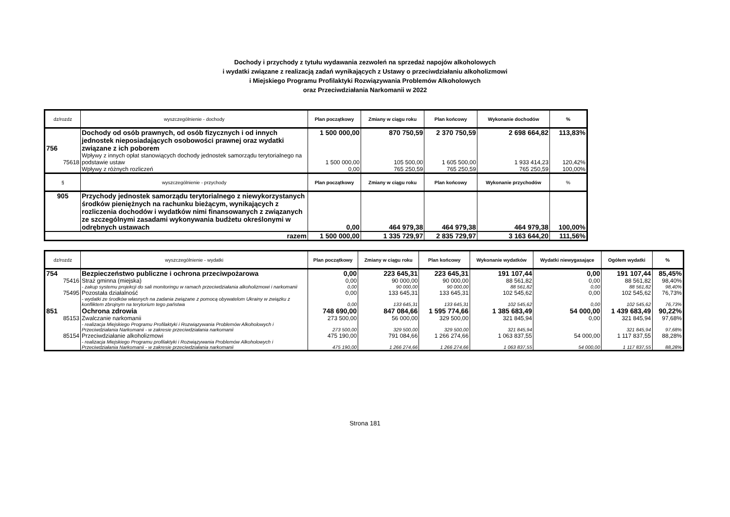Dochody i przychody z tytułu wydawania zezwoleń na sprzedaż napojów alkoholowych
i wydatki związane z realizacją zadań wynikających z Ustawy o przeciwdziałaniu alkoholizmowi
i Miejskiego Programu Profilaktyki Rozwiązywania Problemów Alkoholowych
oraz Przeciwdziałania Narkomanii w 2022
| dz/rozdz | wyszczególnienie - dochody | Plan początkowy | Zmiany w ciągu roku | Plan końcowy | Wykonanie dochodów | % |
| --- | --- | --- | --- | --- | --- | --- |
| 756 | Dochody od osób prawnych, od osób fizycznych i od innych jednostek nieposiadających osobowości prawnej oraz wydatki związane z ich poborem | 1 500 000,00 | 870 750,59 | 2 370 750,59 | 2 698 664,82 | 113,83% |
| 75618 | Wpływy z innych opłat stanowiących dochody jednostek samorządu terytorialnego na podstawie ustaw | 1 500 000,00 | 105 500,00 | 1 605 500,00 | 1 933 414,23 | 120,42% |
| | Wpływy z różnych rozliczeń | 0,00 | 765 250,59 | 765 250,59 | 765 250,59 | 100,00% |
| § | wyszczególnienie - przychody | Plan początkowy | Zmiany w ciągu roku | Plan końcowy | Wykonanie przychodów | % |
| 905 | Przychody jednostek samorządu terytorialnego z niewykorzystanych środków pieniężnych na rachunku bieżącym, wynikających z rozliczenia dochodów i wydatków nimi finansowanych z związanych ze szczególnymi zasadami wykonywania budżetu określonymi w odrębnych ustawach | 0,00 | 464 979,38 | 464 979,38 | 464 979,38 | 100,00% |
| razem | | 1 500 000,00 | 1 335 729,97 | 2 835 729,97 | 3 163 644,20 | 111,56% |
| dz/rozdz | wyszczególnienie - wydatki | Plan początkowy | Zmiany w ciągu roku | Plan końcowy | Wykonanie wydatków | Wydatki niewygasające | Ogółem wydatki | % |
| --- | --- | --- | --- | --- | --- | --- | --- | --- |
| 754 | Bezpieczeństwo publiczne i ochrona przeciwpożarowa | 0,00 | 223 645,31 | 223 645,31 | 191 107,44 | 0,00 | 191 107,44 | 85,45% |
| 75416 | Straż gminna (miejska) | 0,00 | 90 000,00 | 90 000,00 | 88 561,82 | 0,00 | 88 561,82 | 98,40% |
| | - zakup systemu projekcji do sali monitoringu w ramach przeciwdziałania alkoholizmowi i narkomanii | 0,00 | 90 000,00 | 90 000,00 | 88 561,82 | 0,00 | 88 561,82 | 98,40% |
| 75495 | Pozostała działalność | 0,00 | 133 645,31 | 133 645,31 | 102 545,62 | 0,00 | 102 545,62 | 76,73% |
| | - wydatki ze środków własnych na zadania związane z pomocą obywatelom Ukrainy w związku z konfliktem zbrojnym na terytorium tego państwa | 0,00 | 133 645,31 | 133 645,31 | 102 545,62 | 0,00 | 102 545,62 | 76,73% |
| 851 | Ochrona zdrowia | 748 690,00 | 847 084,66 | 1 595 774,66 | 1 385 683,49 | 54 000,00 | 1 439 683,49 | 90,22% |
| 85153 | Zwalczanie narkomanii | 273 500,00 | 56 000,00 | 329 500,00 | 321 845,94 | 0,00 | 321 845,94 | 97,68% |
| | - realizacja Miejskiego Programu Profilaktyki i Rozwiązywania Problemów Alkoholowych i Przeciwdziałania Narkomanii - w zakresie przeciwdziałania narkomanii | 273 500,00 | 329 500,00 | 329 500,00 | 321 845,94 | | 321 845,94 | 97,68% |
| 85154 | Przeciwdziałanie alkoholizmowi | 475 190,00 | 791 084,66 | 1 266 274,66 | 1 063 837,55 | 54 000,00 | 1 117 837,55 | 88,28% |
| | - realizacja Miejskiego Programu profilaktyki i Rozwiązywania Problemów Alkoholowych i Przeciwdziałania Narkomanii - w zakresie przeciwdziałania narkomanii | 475 190,00 | 1 266 274,66 | 1 266 274,66 | 1 063 837,55 | 54 000,00 | 1 117 837,55 | 88,28% |
Strona 181